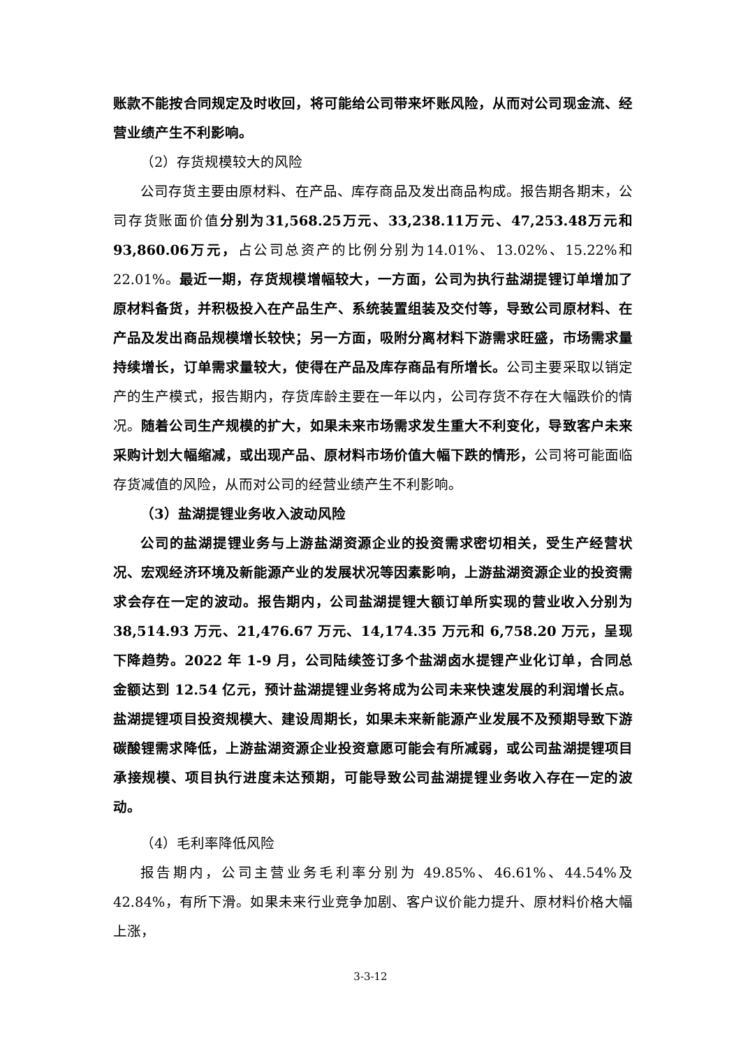账款不能按合同规定及时收回，将可能给公司带来坏账风险，从而对公司现金流、经营业绩产生不利影响。
（2）存货规模较大的风险
公司存货主要由原材料、在产品、库存商品及发出商品构成。报告期各期末，公司存货账面价值分别为31,568.25万元、33,238.11万元、47,253.48万元和93,860.06万元，占公司总资产的比例分别为14.01%、13.02%、15.22%和22.01%。最近一期，存货规模增幅较大，一方面，公司为执行盐湖提锂订单增加了原材料备货，并积极投入在产品生产、系统装置组装及交付等，导致公司原材料、在产品及发出商品规模增长较快；另一方面，吸附分离材料下游需求旺盛，市场需求量持续增长，订单需求量较大，使得在产品及库存商品有所增长。公司主要采取以销定产的生产模式，报告期内，存货库龄主要在一年以内，公司存货不存在大幅跌价的情况。随着公司生产规模的扩大，如果未来市场需求发生重大不利变化，导致客户未来采购计划大幅缩减，或出现产品、原材料市场价值大幅下跌的情形，公司将可能面临存货减值的风险，从而对公司的经营业绩产生不利影响。
（3）盐湖提锂业务收入波动风险
公司的盐湖提锂业务与上游盐湖资源企业的投资需求密切相关，受生产经营状况、宏观经济环境及新能源产业的发展状况等因素影响，上游盐湖资源企业的投资需求会存在一定的波动。报告期内，公司盐湖提锂大额订单所实现的营业收入分别为 38,514.93 万元、21,476.67 万元、14,174.35 万元和 6,758.20 万元，呈现下降趋势。2022 年 1-9 月，公司陆续签订多个盐湖卤水提锂产业化订单，合同总金额达到 12.54 亿元，预计盐湖提锂业务将成为公司未来快速发展的利润增长点。盐湖提锂项目投资规模大、建设周期长，如果未来新能源产业发展不及预期导致下游碳酸锂需求降低，上游盐湖资源企业投资意愿可能会有所减弱，或公司盐湖提锂项目承接规模、项目执行进度未达预期，可能导致公司盐湖提锂业务收入存在一定的波动。
（4）毛利率降低风险
报告期内，公司主营业务毛利率分别为 49.85%、46.61%、44.54%及 42.84%，有所下滑。如果未来行业竞争加剧、客户议价能力提升、原材料价格大幅上涨，
3-3-12